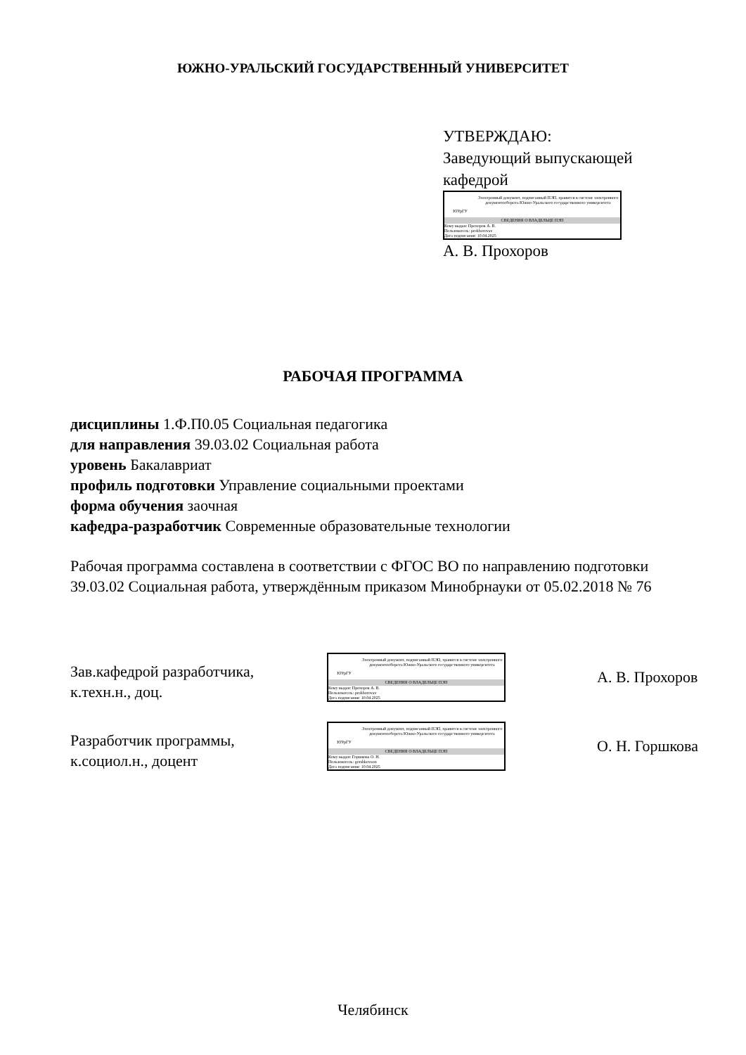ЮЖНО-УРАЛЬСКИЙ ГОСУДАРСТВЕННЫЙ УНИВЕРСИТЕТ
УТВЕРЖДАЮ:
Заведующий выпускающей
кафедрой
ЮУрГУ
Электронный документ, подписанный ПЭП, хранится в системе электронного документооборота Южно-Уральского государственного университета
СВЕДЕНИЯ О ВЛАДЕЛЬЦЕ ПЭП
Кому выдан: Прохоров А. В.
Пользователь: prokhorovav
Дата подписания: 10.04.2025
А. В. Прохоров
РАБОЧАЯ ПРОГРАММА
дисциплины 1.Ф.П0.05 Социальная педагогика
для направления 39.03.02 Социальная работа
уровень Бакалавриат
профиль подготовки Управление социальными проектами
форма обучения заочная
кафедра-разработчик Современные образовательные технологии
Рабочая программа составлена в соответствии с ФГОС ВО по направлению подготовки 39.03.02 Социальная работа, утверждённым приказом Минобрнауки от 05.02.2018 № 76
Зав.кафедрой разработчика,
к.техн.н., доц.
ЮУрГУ
Электронный документ, подписанный ПЭП, хранится в системе электронного документооборота Южно-Уральского государственного университета
СВЕДЕНИЯ О ВЛАДЕЛЬЦЕ ПЭП
Кому выдан: Прохоров А. В.
Пользователь: prokhorovav
Дата подписания: 10.04.2025
А. В. Прохоров
Разработчик программы,
к.социол.н., доцент
ЮУрГУ
Электронный документ, подписанный ПЭП, хранится в системе электронного документооборота Южно-Уральского государственного университета
СВЕДЕНИЯ О ВЛАДЕЛЬЦЕ ПЭП
Кому выдан: Горшкова О. Н.
Пользователь: gorshkovaon
Дата подписания: 10.04.2025
О. Н. Горшкова
Челябинск